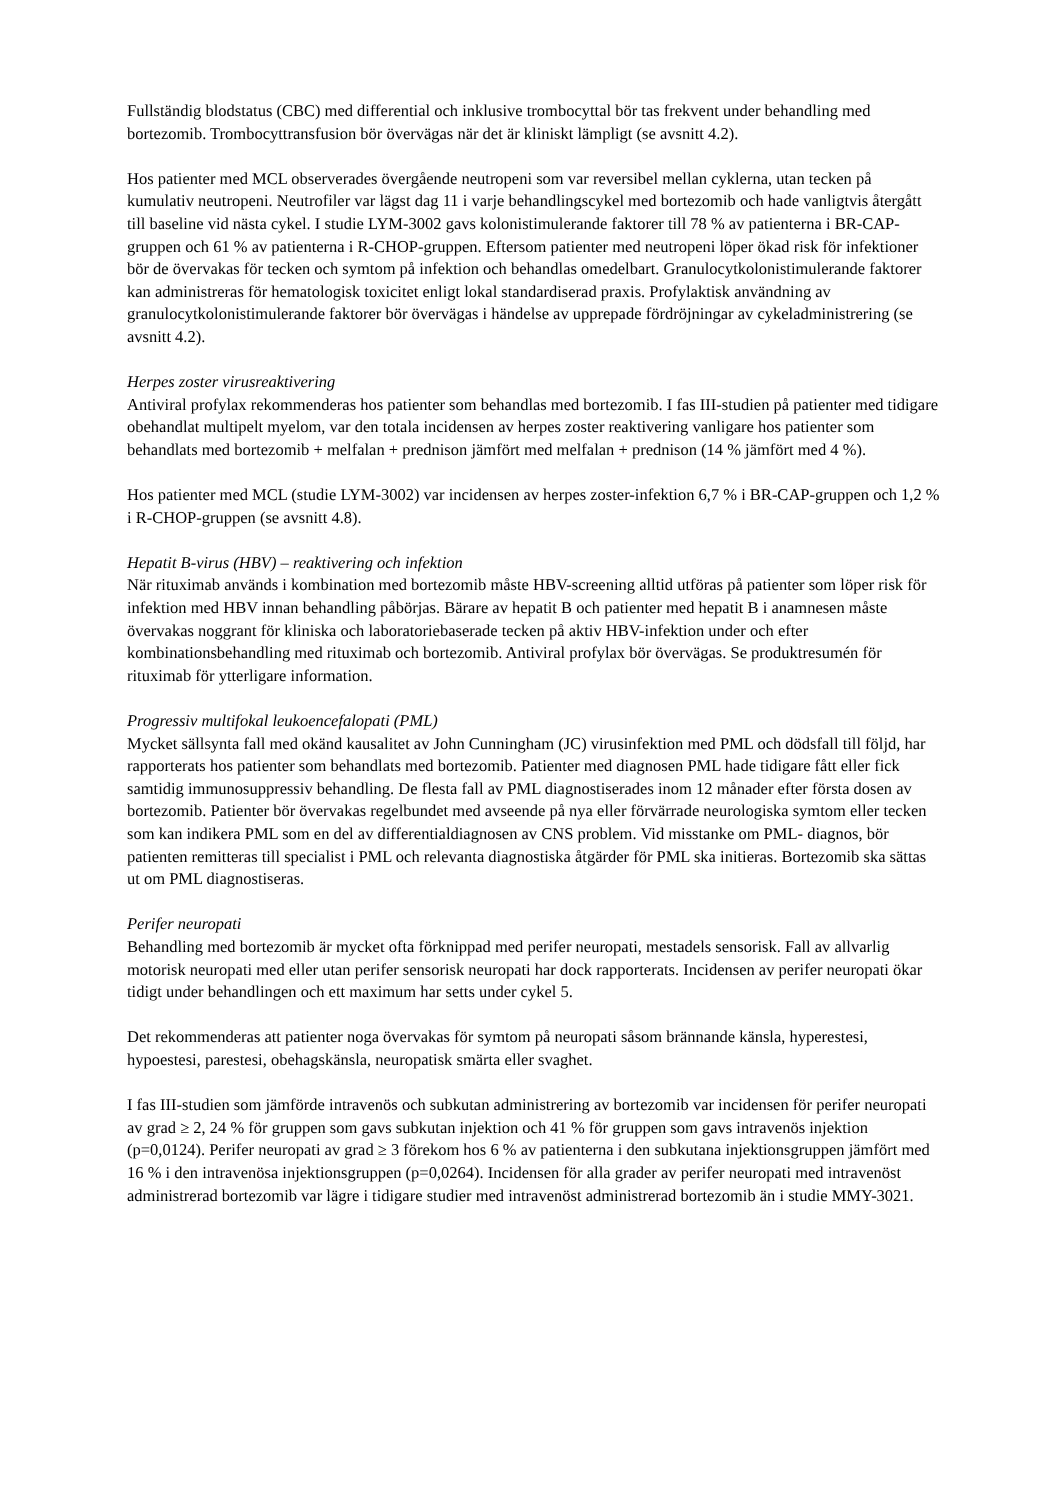Fullständig blodstatus (CBC) med differential och inklusive trombocyttal bör tas frekvent under behandling med bortezomib. Trombocyttransfusion bör övervägas när det är kliniskt lämpligt (se avsnitt 4.2).
Hos patienter med MCL observerades övergående neutropeni som var reversibel mellan cyklerna, utan tecken på kumulativ neutropeni. Neutrofiler var lägst dag 11 i varje behandlingscykel med bortezomib och hade vanligtvis återgått till baseline vid nästa cykel. I studie LYM-3002 gavs kolonistimulerande faktorer till 78 % av patienterna i BR-CAP-gruppen och 61 % av patienterna i R-CHOP-gruppen. Eftersom patienter med neutropeni löper ökad risk för infektioner bör de övervakas för tecken och symtom på infektion och behandlas omedelbart. Granulocytkolonistimulerande faktorer kan administreras för hematologisk toxicitet enligt lokal standardiserad praxis. Profylaktisk användning av granulocytkolonistimulerande faktorer bör övervägas i händelse av upprepade fördröjningar av cykeladministrering (se avsnitt 4.2).
Herpes zoster virusreaktivering
Antiviral profylax rekommenderas hos patienter som behandlas med bortezomib. I fas III-studien på patienter med tidigare obehandlat multipelt myelom, var den totala incidensen av herpes zoster reaktivering vanligare hos patienter som behandlats med bortezomib + melfalan + prednison jämfört med melfalan + prednison (14 % jämfört med 4 %).
Hos patienter med MCL (studie LYM-3002) var incidensen av herpes zoster-infektion 6,7 % i BR-CAP-gruppen och 1,2 % i R-CHOP-gruppen (se avsnitt 4.8).
Hepatit B-virus (HBV) – reaktivering och infektion
När rituximab används i kombination med bortezomib måste HBV-screening alltid utföras på patienter som löper risk för infektion med HBV innan behandling påbörjas. Bärare av hepatit B och patienter med hepatit B i anamnesen måste övervakas noggrant för kliniska och laboratoriebaserade tecken på aktiv HBV-infektion under och efter kombinationsbehandling med rituximab och bortezomib. Antiviral profylax bör övervägas. Se produktresumén för rituximab för ytterligare information.
Progressiv multifokal leukoencefalopati (PML)
Mycket sällsynta fall med okänd kausalitet av John Cunningham (JC) virusinfektion med PML och dödsfall till följd, har rapporterats hos patienter som behandlats med bortezomib. Patienter med diagnosen PML hade tidigare fått eller fick samtidig immunosuppressiv behandling. De flesta fall av PML diagnostiserades inom 12 månader efter första dosen av bortezomib. Patienter bör övervakas regelbundet med avseende på nya eller förvärrade neurologiska symtom eller tecken som kan indikera PML som en del av differentialdiagnosen av CNS problem. Vid misstanke om PML- diagnos, bör patienten remitteras till specialist i PML och relevanta diagnostiska åtgärder för PML ska initieras. Bortezomib ska sättas ut om PML diagnostiseras.
Perifer neuropati
Behandling med bortezomib är mycket ofta förknippad med perifer neuropati, mestadels sensorisk. Fall av allvarlig motorisk neuropati med eller utan perifer sensorisk neuropati har dock rapporterats. Incidensen av perifer neuropati ökar tidigt under behandlingen och ett maximum har setts under cykel 5.
Det rekommenderas att patienter noga övervakas för symtom på neuropati såsom brännande känsla, hyperestesi, hypoestesi, parestesi, obehagskänsla, neuropatisk smärta eller svaghet.
I fas III-studien som jämförde intravenös och subkutan administrering av bortezomib var incidensen för perifer neuropati av grad ≥ 2, 24 % för gruppen som gavs subkutan injektion och 41 % för gruppen som gavs intravenös injektion (p=0,0124). Perifer neuropati av grad ≥ 3 förekom hos 6 % av patienterna i den subkutana injektionsgruppen jämfört med 16 % i den intravenösa injektionsgruppen (p=0,0264). Incidensen för alla grader av perifer neuropati med intravenöst administrerad bortezomib var lägre i tidigare studier med intravenöst administrerad bortezomib än i studie MMY-3021.